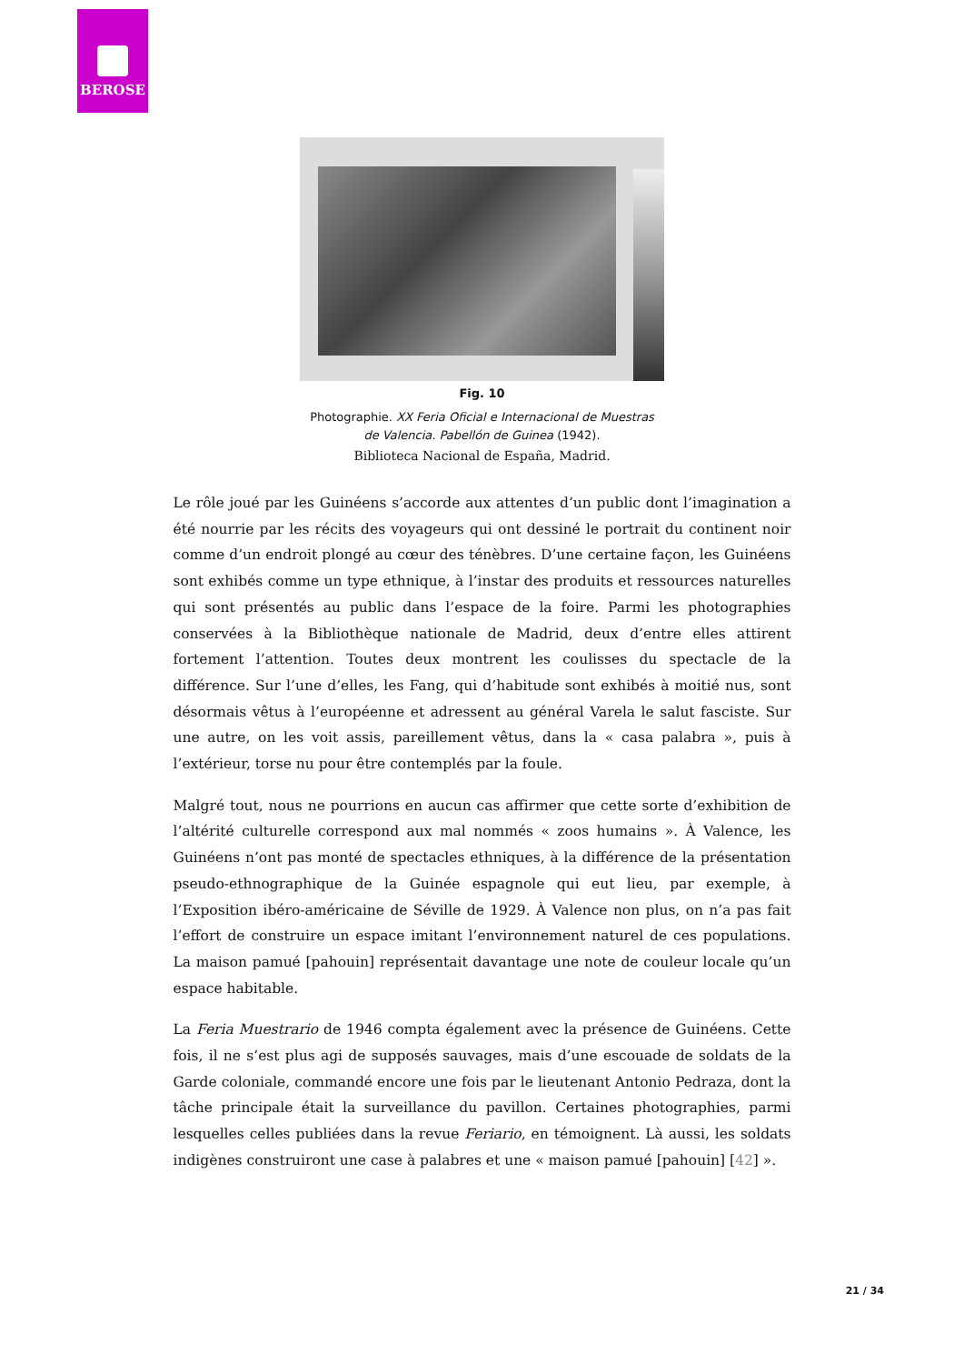BEROSE
Fig. 10
Photographie. XX Feria Oficial e Internacional de Muestras
de Valencia. Pabellón de Guinea (1942).
Biblioteca Nacional de España, Madrid.
Le rôle joué par les Guinéens s’accorde aux attentes d’un public dont l’imagination a été nourrie par les récits des voyageurs qui ont dessiné le portrait du continent noir comme d’un endroit plongé au cœur des ténèbres. D’une certaine façon, les Guinéens sont exhibés comme un type ethnique, à l’instar des produits et ressources naturelles qui sont présentés au public dans l’espace de la foire. Parmi les photographies conservées à la Bibliothèque nationale de Madrid, deux d’entre elles attirent fortement l’attention. Toutes deux montrent les coulisses du spectacle de la différence. Sur l’une d’elles, les Fang, qui d’habitude sont exhibés à moitié nus, sont désormais vêtus à l’européenne et adressent au général Varela le salut fasciste. Sur une autre, on les voit assis, pareillement vêtus, dans la « casa palabra », puis à l’extérieur, torse nu pour être contemplés par la foule.
Malgré tout, nous ne pourrions en aucun cas affirmer que cette sorte d’exhibition de l’altérité culturelle correspond aux mal nommés « zoos humains ». À Valence, les Guinéens n’ont pas monté de spectacles ethniques, à la différence de la présentation pseudo-ethnographique de la Guinée espagnole qui eut lieu, par exemple, à l’Exposition ibéro-américaine de Séville de 1929. À Valence non plus, on n’a pas fait l’effort de construire un espace imitant l’environnement naturel de ces populations. La maison pamué [pahouin] représentait davantage une note de couleur locale qu’un espace habitable.
La Feria Muestrario de 1946 compta également avec la présence de Guinéens. Cette fois, il ne s’est plus agi de supposés sauvages, mais d’une escouade de soldats de la Garde coloniale, commandé encore une fois par le lieutenant Antonio Pedraza, dont la tâche principale était la surveillance du pavillon. Certaines photographies, parmi lesquelles celles publiées dans la revue Feriario, en témoignent. Là aussi, les soldats indigènes construiront une case à palabres et une « maison pamué [pahouin] [42] ».
21 / 34